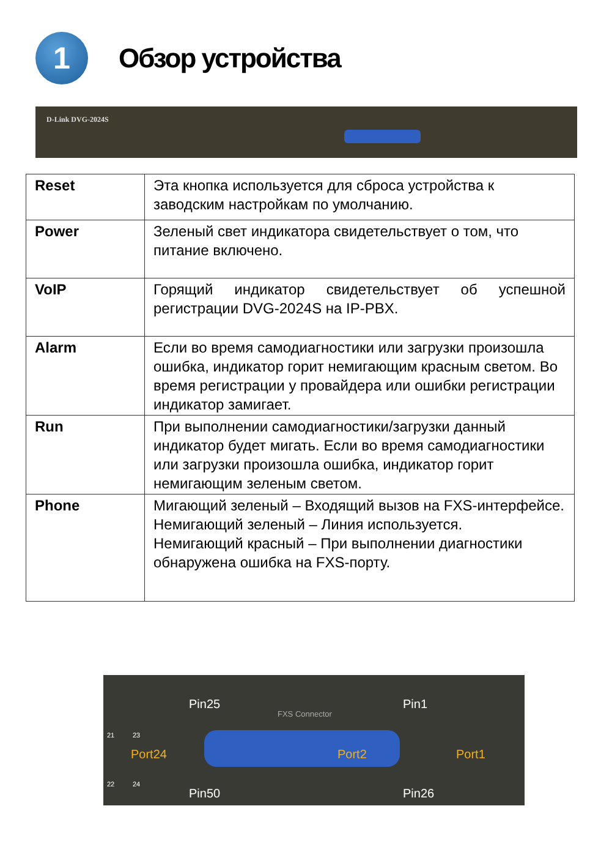1
Обзор устройства
D-Link DVG-2024S
| Reset | Эта кнопка используется для сброса устройства к заводским настройкам по умолчанию. |
| Power | Зеленый свет индикатора свидетельствует о том, что питание включено. |
| VoIP | Горящий индикатор свидетельствует об успешной регистрации DVG-2024S на IP-PBX. |
| Alarm | Если во время самодиагностики или загрузки произошла ошибка, индикатор горит немигающим красным светом. Во время регистрации у провайдера или ошибки регистрации индикатор замигает. |
| Run | При выполнении самодиагностики/загрузки данный индикатор будет мигать. Если во время самодиагностики или загрузки произошла ошибка, индикатор горит немигающим зеленым светом. |
| Phone | Мигающий зеленый – Входящий вызов на FXS-интерфейсе. Немигающий зеленый – Линия используется. Немигающий красный – При выполнении диагностики обнаружена ошибка на FXS-порту. |
Pin25 Pin1
FXS Connector
21 23
Port24 Port2 Port1
22 24
Pin50 Pin26